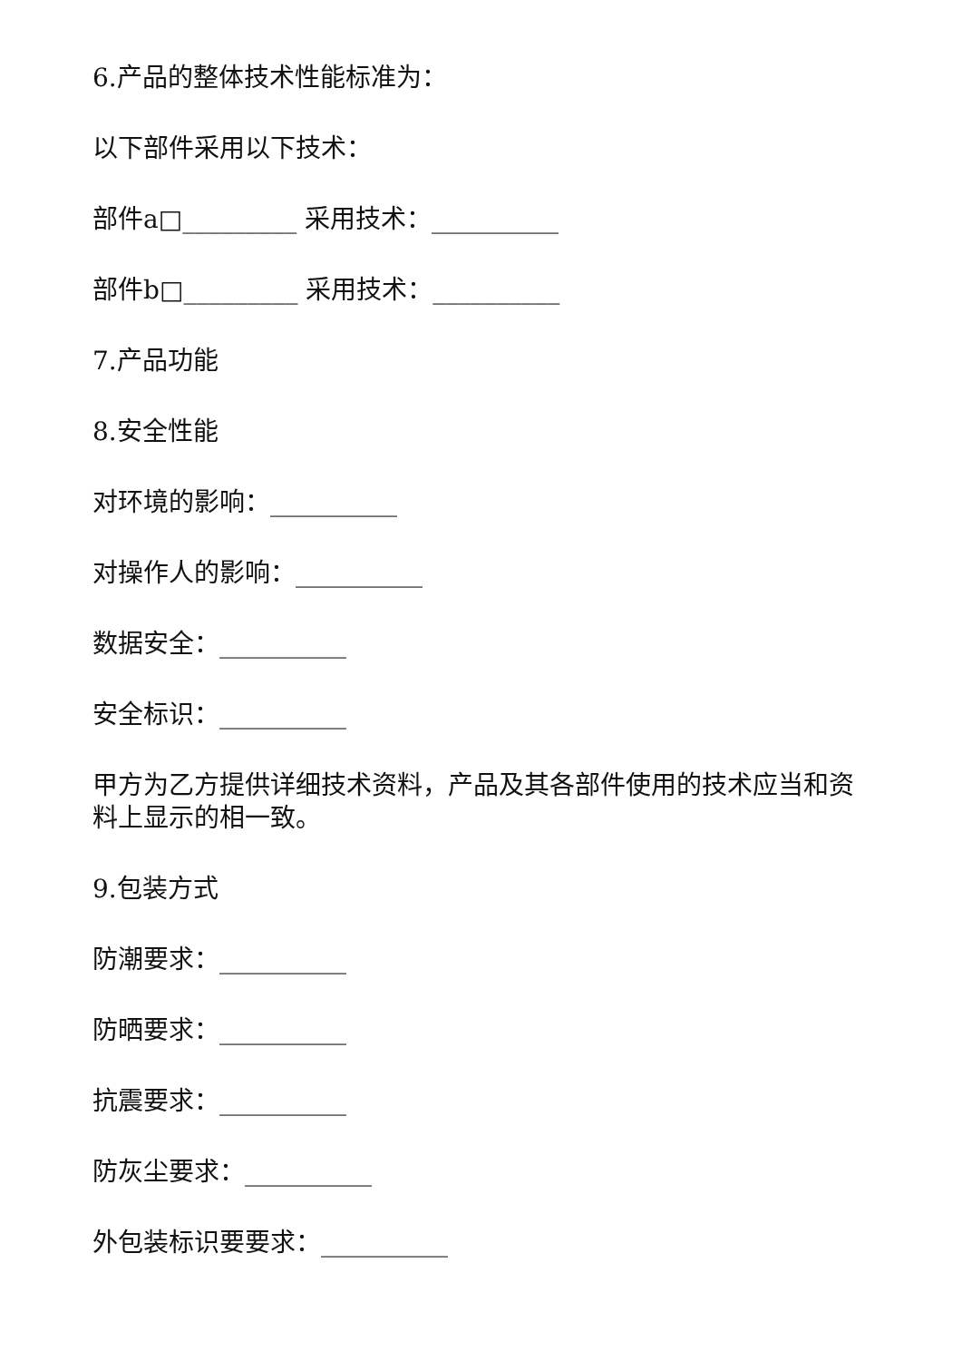6.产品的整体技术性能标准为：
以下部件采用以下技术：
部件a□_________ 采用技术：__________
部件b□_________ 采用技术：__________
7.产品功能
8.安全性能
对环境的影响：__________
对操作人的影响：__________
数据安全：__________
安全标识：__________
甲方为乙方提供详细技术资料，产品及其各部件使用的技术应当和资料上显示的相一致。
9.包装方式
防潮要求：__________
防晒要求：__________
抗震要求：__________
防灰尘要求：__________
外包装标识要要求：__________